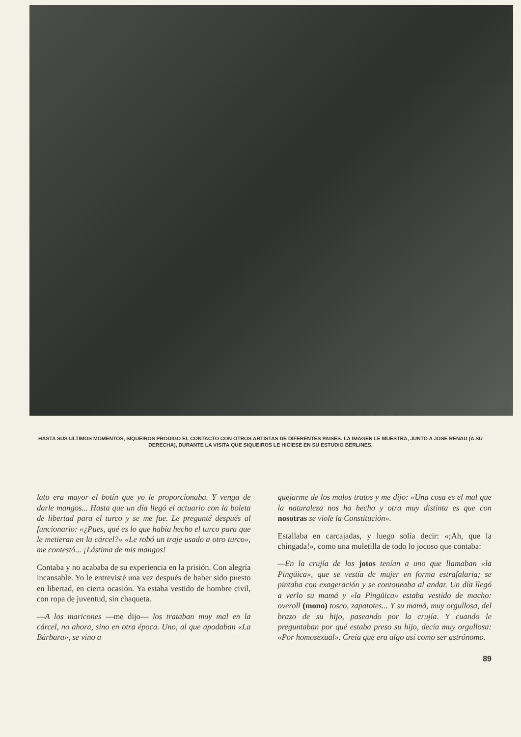HASTA SUS ULTIMOS MOMENTOS, SIQUEIROS PRODIGO EL CONTACTO CON OTROS ARTISTAS DE DIFERENTES PAISES. LA IMAGEN LE MUESTRA, JUNTO A JOSE RENAU (A SU DERECHA), DURANTE LA VISITA QUE SIQUEIROS LE HICIESE EN SU ESTUDIO BERLINES.
lato era mayor el botín que yo le proporcionaba. Y venga de darle mangos... Hasta que un día llegó el actuario con la boleta de libertad para el turco y se me fue. Le pregunté después al funcionario: «¿Pues, qué es lo que había hecho el turco para que le metieran en la cárcel?» «Le robó un traje usado a otro turco», me contestó... ¡Lástima de mis mangos!
Contaba y no acababa de su experiencia en la prisión. Con alegría incansable. Yo le entrevisté una vez después de haber sido puesto en libertad, en cierta ocasión. Ya estaba vestido de hombre civil, con ropa de juventud, sin chaqueta.
—A los maricones —me dijo— los trataban muy mal en la cárcel, no ahora, sino en otra época. Uno, al que apodaban «La Bárbara», se vino a
quejarme de los malos tratos y me dijo: «Una cosa es el mal que la naturaleza nos ha hecho y otra muy distinta es que con nosotras se viole la Constitución».
Estallaba en carcajadas, y luego solía decir: «¡Ah, que la chingada!», como una muletilla de todo lo jocoso que contaba:
—En la crujía de los jotos tenían a uno que llamaban «la Pingüica», que se vestía de mujer en forma estrafalaria; se pintaba con exageración y se contoneaba al andar. Un día llegó a verlo su mamá y «la Pingüica» estaba vestido de macho: overoll (mono) tosco, zapatotes... Y su mamá, muy orgullosa, del brazo de su hijo, paseando por la crujía. Y cuando le preguntaban por qué estaba preso su hijo, decía muy orgullosa: «Por homosexual». Creía que era algo así como ser astrónomo.
89